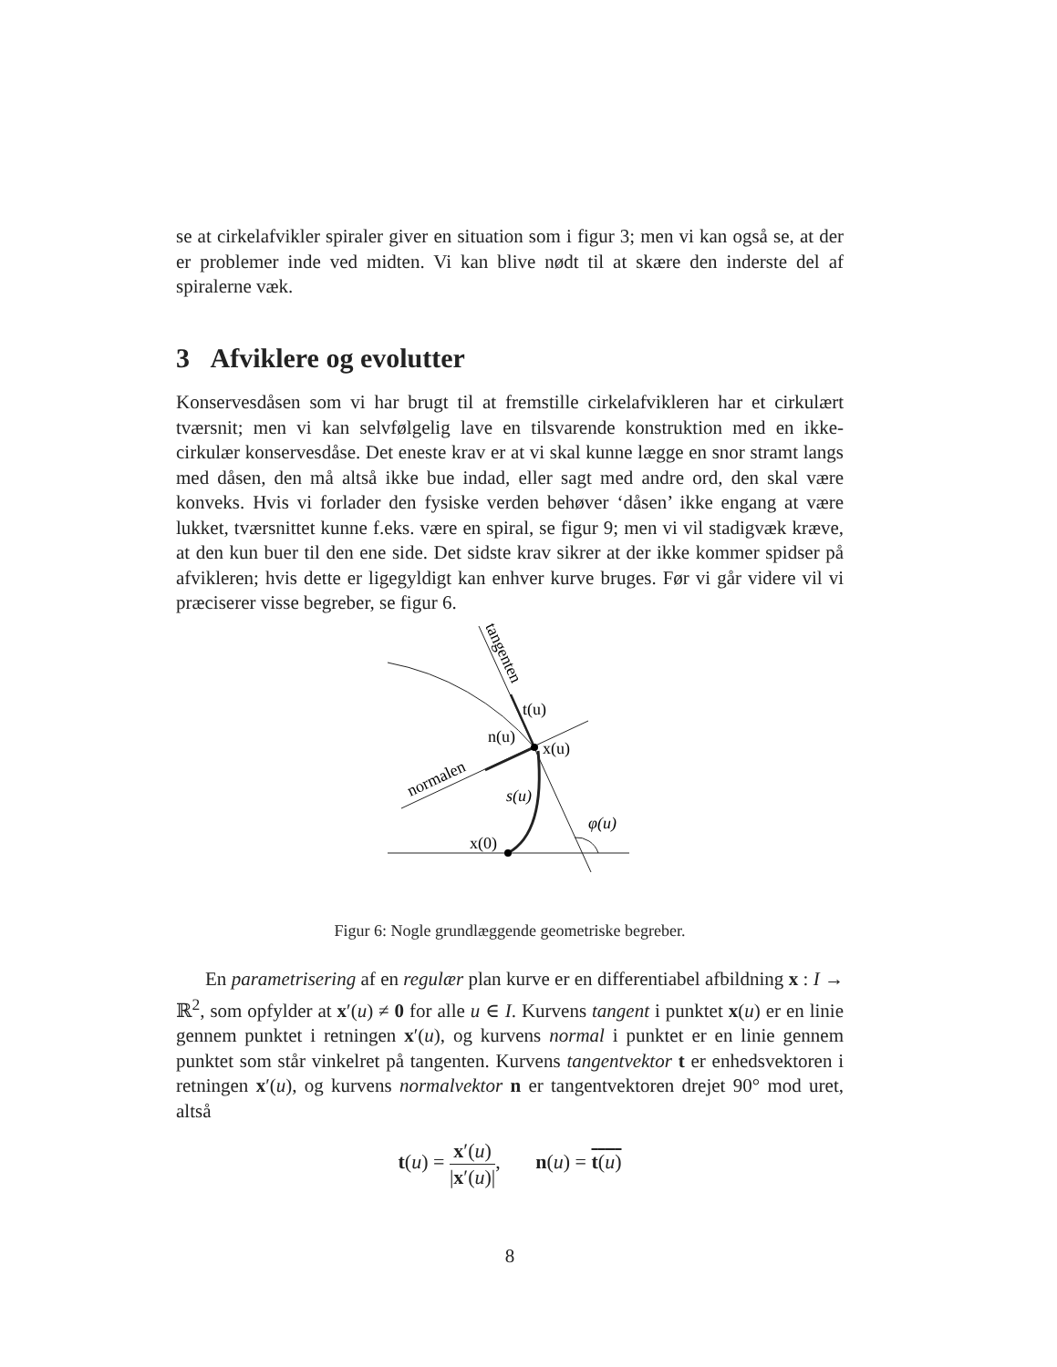se at cirkelafvikler spiraler giver en situation som i figur 3; men vi kan også se, at der er problemer inde ved midten. Vi kan blive nødt til at skære den inderste del af spiralerne væk.
3 Afviklere og evolutter
Konservesdåsen som vi har brugt til at fremstille cirkelafvikleren har et cirkulært tværsnit; men vi kan selvfølgelig lave en tilsvarende konstruktion med en ikke-cirkulær konservesdåse. Det eneste krav er at vi skal kunne lægge en snor stramt langs med dåsen, den må altså ikke bue indad, eller sagt med andre ord, den skal være konveks. Hvis vi forlader den fysiske verden behøver ‘dåsen’ ikke engang at være lukket, tværsnittet kunne f.eks. være en spiral, se figur 9; men vi vil stadigvæk kræve, at den kun buer til den ene side. Det sidste krav sikrer at der ikke kommer spidser på afvikleren; hvis dette er ligegyldigt kan enhver kurve bruges. Før vi går videre vil vi præciserer visse begreber, se figur 6.
t(u)
x(u)
n(u)
s(u)
x(0)
φ(u)
normalen
tangenten
Figur 6: Nogle grundlæggende geometriske begreber.
En parametrisering af en regulær plan kurve er en differentiabel afbildning x : I → ℝ<sup>2</sup>, som opfylder at x′(u) ≠ 0 for alle u ∈ I. Kurvens tangent i punktet x(u) er en linie gennem punktet i retningen x′(u), og kurvens normal i punktet er en linie gennem punktet som står vinkelret på tangenten. Kurvens tangentvektor t er enhedsvektoren i retningen x′(u), og kurvens normalvektor n er tangentvektoren drejet 90° mod uret, altså
t(u) = x′(u) |x′(u)|, n(u) = t(u)
8